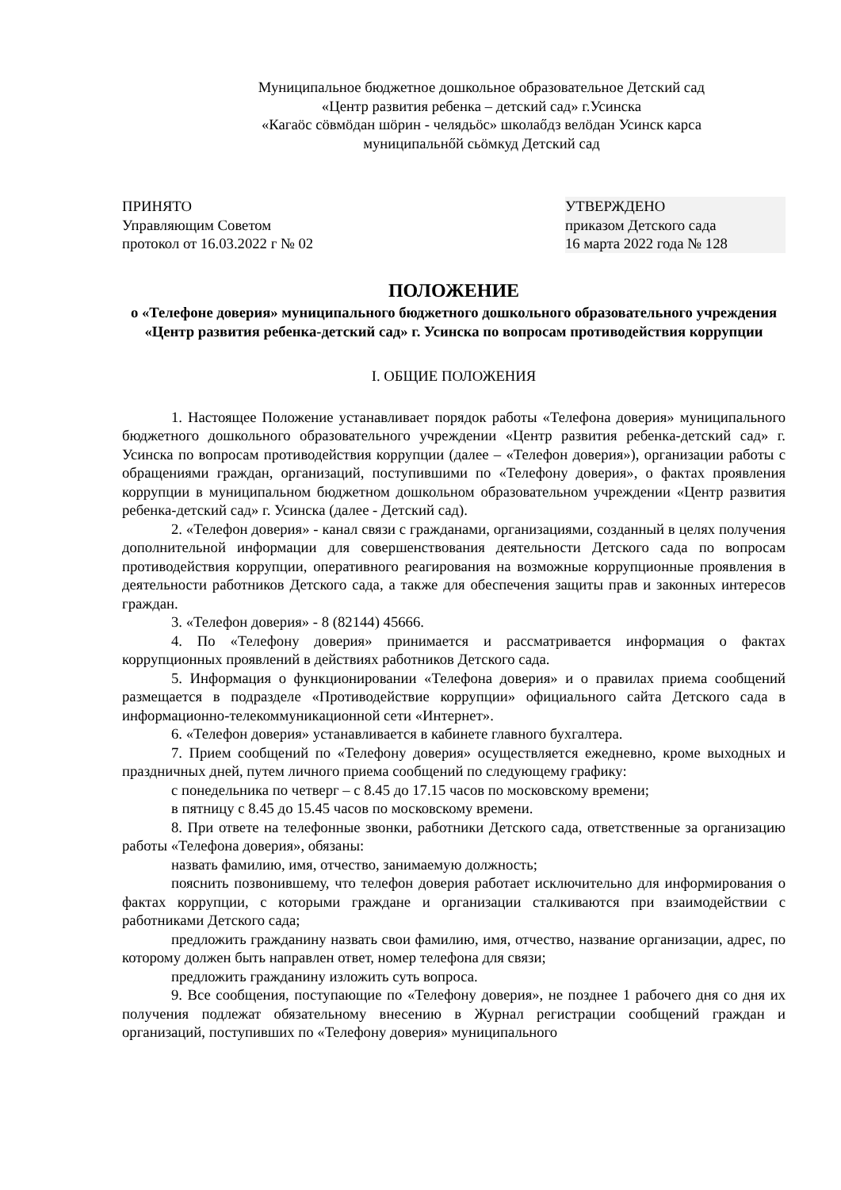Муниципальное бюджетное дошкольное образовательное Детский сад
«Центр развития ребенка – детский сад» г.Усинска
«Кагаöс сöвмöдан шöрин - челядьöс» школаőдз велöдан Усинск карса
муниципальнőй сьöмкуд Детский сад
ПРИНЯТО
Управляющим Советом
протокол от 16.03.2022 г № 02
УТВЕРЖДЕНО
приказом Детского сада
16 марта 2022 года № 128
ПОЛОЖЕНИЕ
о «Телефоне доверия» муниципального бюджетного дошкольного образовательного учреждения «Центр развития ребенка-детский сад» г. Усинска по вопросам противодействия коррупции
I. ОБЩИЕ ПОЛОЖЕНИЯ
1. Настоящее Положение устанавливает порядок работы «Телефона доверия» муниципального бюджетного дошкольного образовательного учреждении «Центр развития ребенка-детский сад» г. Усинска по вопросам противодействия коррупции (далее – «Телефон доверия»), организации работы с обращениями граждан, организаций, поступившими по «Телефону доверия», о фактах проявления коррупции в муниципальном бюджетном дошкольном образовательном учреждении «Центр развития ребенка-детский сад» г. Усинска (далее - Детский сад).
2. «Телефон доверия» - канал связи с гражданами, организациями, созданный в целях получения дополнительной информации для совершенствования деятельности Детского сада по вопросам противодействия коррупции, оперативного реагирования на возможные коррупционные проявления в деятельности работников Детского сада, а также для обеспечения защиты прав и законных интересов граждан.
3. «Телефон доверия» - 8 (82144) 45666.
4. По «Телефону доверия» принимается и рассматривается информация о фактах коррупционных проявлений в действиях работников Детского сада.
5. Информация о функционировании «Телефона доверия» и о правилах приема сообщений размещается в подразделе «Противодействие коррупции» официального сайта Детского сада в информационно-телекоммуникационной сети «Интернет».
6. «Телефон доверия» устанавливается в кабинете главного бухгалтера.
7. Прием сообщений по «Телефону доверия» осуществляется ежедневно, кроме выходных и праздничных дней, путем личного приема сообщений по следующему графику:
с понедельника по четверг – с 8.45 до 17.15 часов по московскому времени;
в пятницу с 8.45 до 15.45 часов по московскому времени.
8. При ответе на телефонные звонки, работники Детского сада, ответственные за организацию работы «Телефона доверия», обязаны:
назвать фамилию, имя, отчество, занимаемую должность;
пояснить позвонившему, что телефон доверия работает исключительно для информирования о фактах коррупции, с которыми граждане и организации сталкиваются при взаимодействии с работниками Детского сада;
предложить гражданину назвать свои фамилию, имя, отчество, название организации, адрес, по которому должен быть направлен ответ, номер телефона для связи;
предложить гражданину изложить суть вопроса.
9. Все сообщения, поступающие по «Телефону доверия», не позднее 1 рабочего дня со дня их получения подлежат обязательному внесению в Журнал регистрации сообщений граждан и организаций, поступивших по «Телефону доверия» муниципального